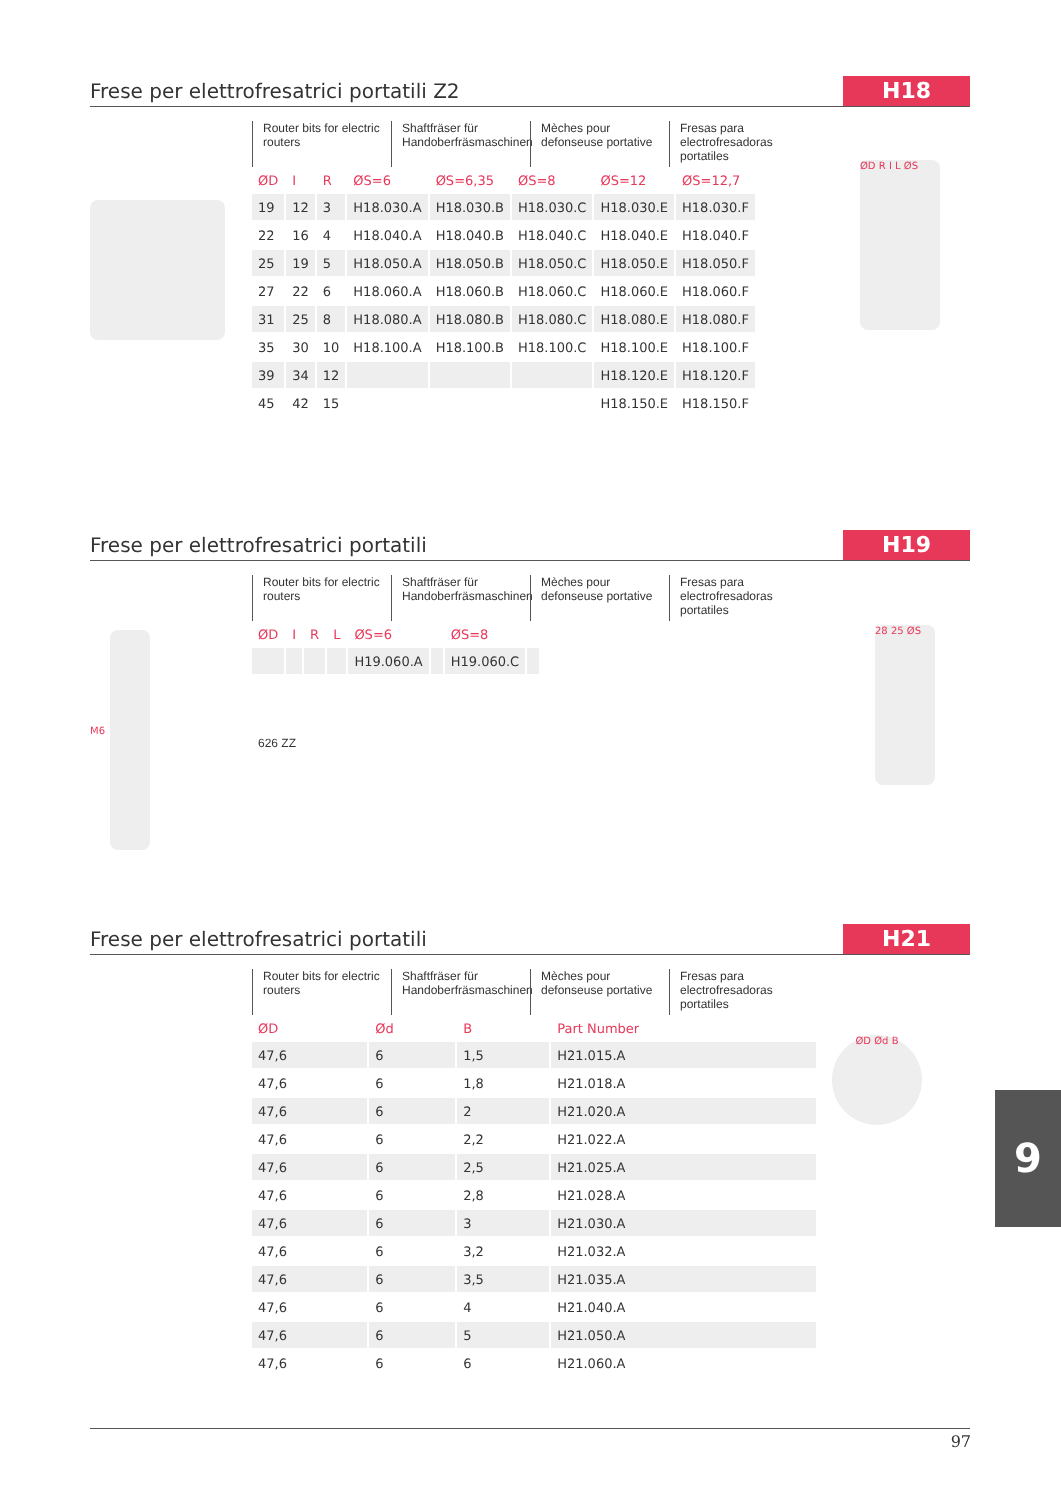Frese per elettrofresatrici portatili Z2
H18
Router bits for electric routers
Shaftfräser für Handoberfräsmaschinen
Mèches pour defonseuse portative
Fresas para electrofresadoras portatiles
| ØD | I | R | ØS=6 | ØS=6,35 | ØS=8 | ØS=12 | ØS=12,7 |
| --- | --- | --- | --- | --- | --- | --- | --- |
| 19 | 12 | 3 | H18.030.A | H18.030.B | H18.030.C | H18.030.E | H18.030.F |
| 22 | 16 | 4 | H18.040.A | H18.040.B | H18.040.C | H18.040.E | H18.040.F |
| 25 | 19 | 5 | H18.050.A | H18.050.B | H18.050.C | H18.050.E | H18.050.F |
| 27 | 22 | 6 | H18.060.A | H18.060.B | H18.060.C | H18.060.E | H18.060.F |
| 31 | 25 | 8 | H18.080.A | H18.080.B | H18.080.C | H18.080.E | H18.080.F |
| 35 | 30 | 10 | H18.100.A | H18.100.B | H18.100.C | H18.100.E | H18.100.F |
| 39 | 34 | 12 | | | | H18.120.E | H18.120.F |
| 45 | 42 | 15 | | | | H18.150.E | H18.150.F |
ØD R I L ØS
Frese per elettrofresatrici portatili
H19
Router bits for electric routers
Shaftfräser für Handoberfräsmaschinen
Mèches pour defonseuse portative
Fresas para electrofresadoras portatiles
| ØD | I | R | L | ØS=6 | | ØS=8 | |
| --- | --- | --- | --- | --- | --- | --- | --- |
| | | | | H19.060.A | | H19.060.C | |
626 ZZ
M6
28 25 ØS
Frese per elettrofresatrici portatili
H21
Router bits for electric routers
Shaftfräser für Handoberfräsmaschinen
Mèches pour defonseuse portative
Fresas para electrofresadoras portatiles
| ØD | Ød | B | Part Number |
| --- | --- | --- | --- |
| 47,6 | 6 | 1,5 | H21.015.A |
| 47,6 | 6 | 1,8 | H21.018.A |
| 47,6 | 6 | 2 | H21.020.A |
| 47,6 | 6 | 2,2 | H21.022.A |
| 47,6 | 6 | 2,5 | H21.025.A |
| 47,6 | 6 | 2,8 | H21.028.A |
| 47,6 | 6 | 3 | H21.030.A |
| 47,6 | 6 | 3,2 | H21.032.A |
| 47,6 | 6 | 3,5 | H21.035.A |
| 47,6 | 6 | 4 | H21.040.A |
| 47,6 | 6 | 5 | H21.050.A |
| 47,6 | 6 | 6 | H21.060.A |
ØD Ød B
9
97